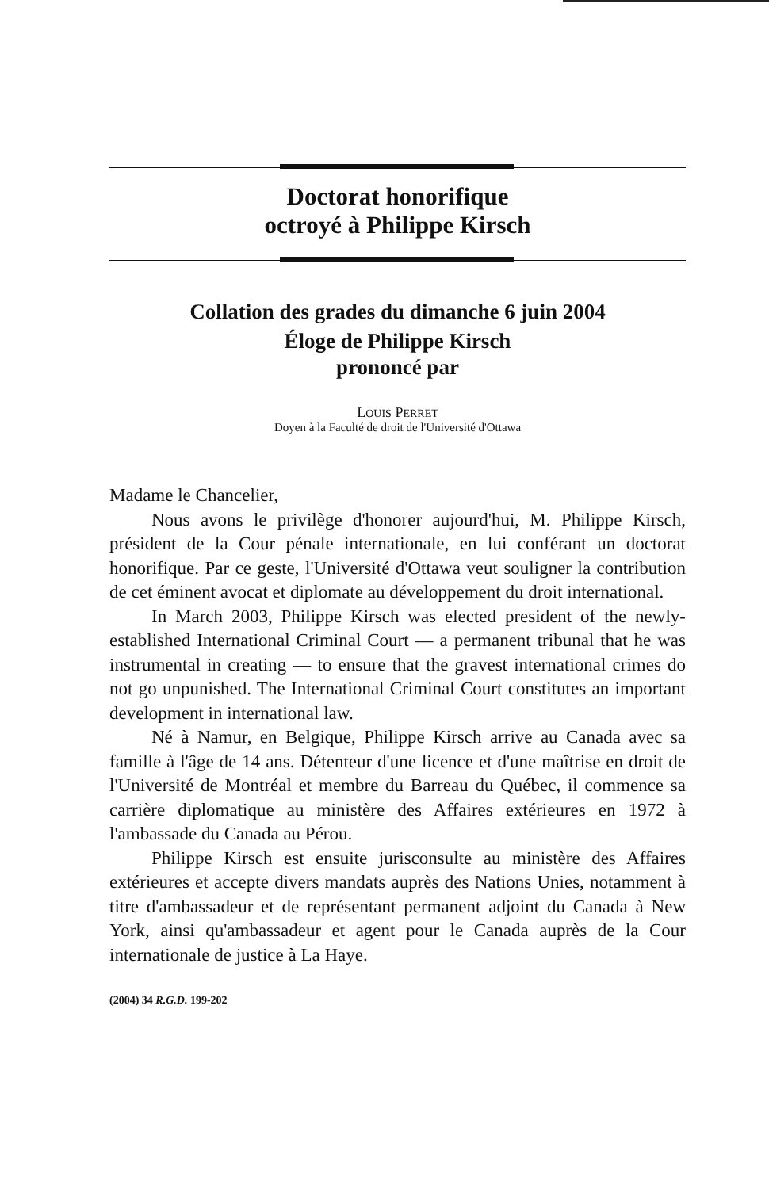Doctorat honorifique
octroyé à Philippe Kirsch
Collation des grades du dimanche 6 juin 2004
Éloge de Philippe Kirsch
prononcé par
LOUIS PERRET
Doyen à la Faculté de droit de l'Université d'Ottawa
Madame le Chancelier,
Nous avons le privilège d'honorer aujourd'hui, M. Philippe Kirsch, président de la Cour pénale internationale, en lui conférant un doctorat honorifique. Par ce geste, l'Université d'Ottawa veut souligner la contribution de cet éminent avocat et diplomate au développement du droit international.
In March 2003, Philippe Kirsch was elected president of the newly-established International Criminal Court — a permanent tribunal that he was instrumental in creating — to ensure that the gravest international crimes do not go unpunished. The International Criminal Court constitutes an important development in international law.
Né à Namur, en Belgique, Philippe Kirsch arrive au Canada avec sa famille à l'âge de 14 ans. Détenteur d'une licence et d'une maîtrise en droit de l'Université de Montréal et membre du Barreau du Québec, il commence sa carrière diplomatique au ministère des Affaires extérieures en 1972 à l'ambassade du Canada au Pérou.
Philippe Kirsch est ensuite jurisconsulte au ministère des Affaires extérieures et accepte divers mandats auprès des Nations Unies, notamment à titre d'ambassadeur et de représentant permanent adjoint du Canada à New York, ainsi qu'ambassadeur et agent pour le Canada auprès de la Cour internationale de justice à La Haye.
(2004) 34 R.G.D. 199-202